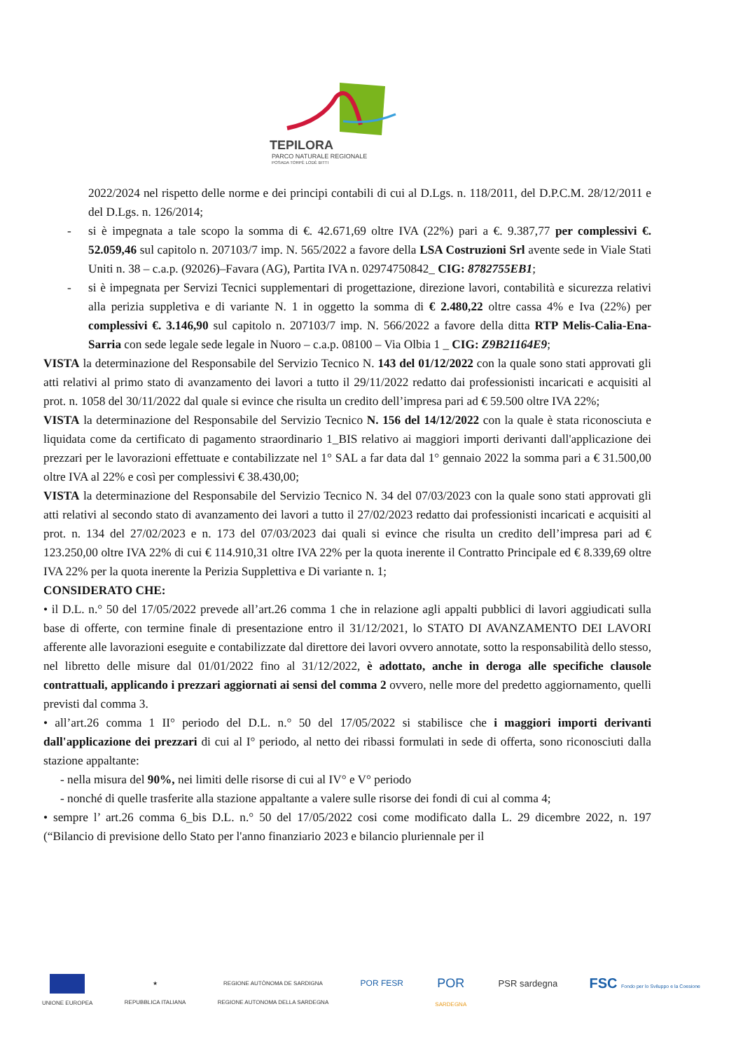TEPILORA
PARCO NATURALE REGIONALE
POSADA TORPÈ LODÈ BITTI
2022/2024 nel rispetto delle norme e dei principi contabili di cui al D.Lgs. n. 118/2011, del D.P.C.M. 28/12/2011 e del D.Lgs. n. 126/2014;
- si è impegnata a tale scopo la somma di €. 42.671,69 oltre IVA (22%) pari a €. 9.387,77 per complessivi €. 52.059,46 sul capitolo n. 207103/7 imp. N. 565/2022 a favore della LSA Costruzioni Srl avente sede in Viale Stati Uniti n. 38 – c.a.p. (92026)–Favara (AG), Partita IVA n. 02974750842_ CIG: 8782755EB1;
- si è impegnata per Servizi Tecnici supplementari di progettazione, direzione lavori, contabilità e sicurezza relativi alla perizia suppletiva e di variante N. 1 in oggetto la somma di € 2.480,22 oltre cassa 4% e Iva (22%) per complessivi €. 3.146,90 sul capitolo n. 207103/7 imp. N. 566/2022 a favore della ditta RTP Melis-Calia-Ena-Sarria con sede legale sede legale in Nuoro – c.a.p. 08100 – Via Olbia 1 _ CIG: Z9B21164E9;
VISTA la determinazione del Responsabile del Servizio Tecnico N. 143 del 01/12/2022 con la quale sono stati approvati gli atti relativi al primo stato di avanzamento dei lavori a tutto il 29/11/2022 redatto dai professionisti incaricati e acquisiti al prot. n. 1058 del 30/11/2022 dal quale si evince che risulta un credito dell’impresa pari ad € 59.500 oltre IVA 22%;
VISTA la determinazione del Responsabile del Servizio Tecnico N. 156 del 14/12/2022 con la quale è stata riconosciuta e liquidata come da certificato di pagamento straordinario 1_BIS relativo ai maggiori importi derivanti dall'applicazione dei prezzari per le lavorazioni effettuate e contabilizzate nel 1° SAL a far data dal 1° gennaio 2022 la somma pari a € 31.500,00 oltre IVA al 22% e così per complessivi € 38.430,00;
VISTA la determinazione del Responsabile del Servizio Tecnico N. 34 del 07/03/2023 con la quale sono stati approvati gli atti relativi al secondo stato di avanzamento dei lavori a tutto il 27/02/2023 redatto dai professionisti incaricati e acquisiti al prot. n. 134 del 27/02/2023 e n. 173 del 07/03/2023 dai quali si evince che risulta un credito dell’impresa pari ad € 123.250,00 oltre IVA 22% di cui € 114.910,31 oltre IVA 22% per la quota inerente il Contratto Principale ed € 8.339,69 oltre IVA 22% per la quota inerente la Perizia Supplettiva e Di variante n. 1;
CONSIDERATO CHE:
• il D.L. n.° 50 del 17/05/2022 prevede all’art.26 comma 1 che in relazione agli appalti pubblici di lavori aggiudicati sulla base di offerte, con termine finale di presentazione entro il 31/12/2021, lo STATO DI AVANZAMENTO DEI LAVORI afferente alle lavorazioni eseguite e contabilizzate dal direttore dei lavori ovvero annotate, sotto la responsabilità dello stesso, nel libretto delle misure dal 01/01/2022 fino al 31/12/2022, è adottato, anche in deroga alle specifiche clausole contrattuali, applicando i prezzari aggiornati ai sensi del comma 2 ovvero, nelle more del predetto aggiornamento, quelli previsti dal comma 3.
• all’art.26 comma 1 II° periodo del D.L. n.° 50 del 17/05/2022 si stabilisce che i maggiori importi derivanti dall'applicazione dei prezzari di cui al I° periodo, al netto dei ribassi formulati in sede di offerta, sono riconosciuti dalla stazione appaltante:
- nella misura del 90%, nei limiti delle risorse di cui al IV° e V° periodo
- nonché di quelle trasferite alla stazione appaltante a valere sulle risorse dei fondi di cui al comma 4;
• sempre l’ art.26 comma 6_bis D.L. n.° 50 del 17/05/2022 cosi come modificato dalla L. 29 dicembre 2022, n. 197 (“Bilancio di previsione dello Stato per l'anno finanziario 2023 e bilancio pluriennale per il
UNIONE EUROPEA ★
REPUBBLICA ITALIANA
REGIONE AUTÒNOMA DE SARDIGNA
REGIONE AUTONOMA DELLA SARDEGNA
POR FESR
POR
SARDEGNA
PSR sardegna
FSC Fondo per lo Sviluppo e la Coesione